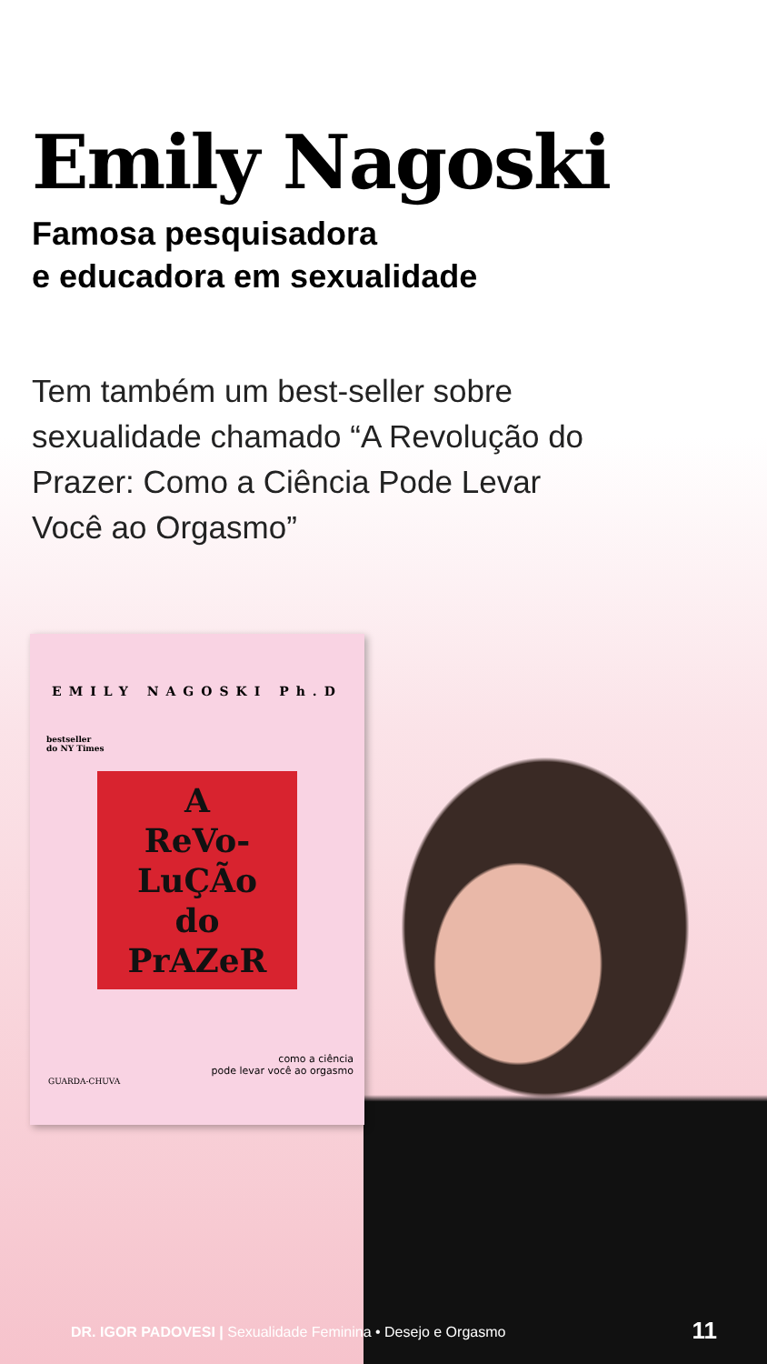Emily Nagoski
Famosa pesquisadora
e educadora em sexualidade
Tem também um best-seller sobre sexualidade chamado “A Revolução do Prazer: Como a Ciência Pode Levar Você ao Orgasmo”
EMILY NAGOSKI Ph.D
bestseller
do NY Times
A
ReVo-
LuÇÃo
do
PrAZeR
como a ciência
pode levar você ao orgasmo
GUARDA-CHUVA
DR. IGOR PADOVESI | Sexualidade Feminina • Desejo e Orgasmo
11